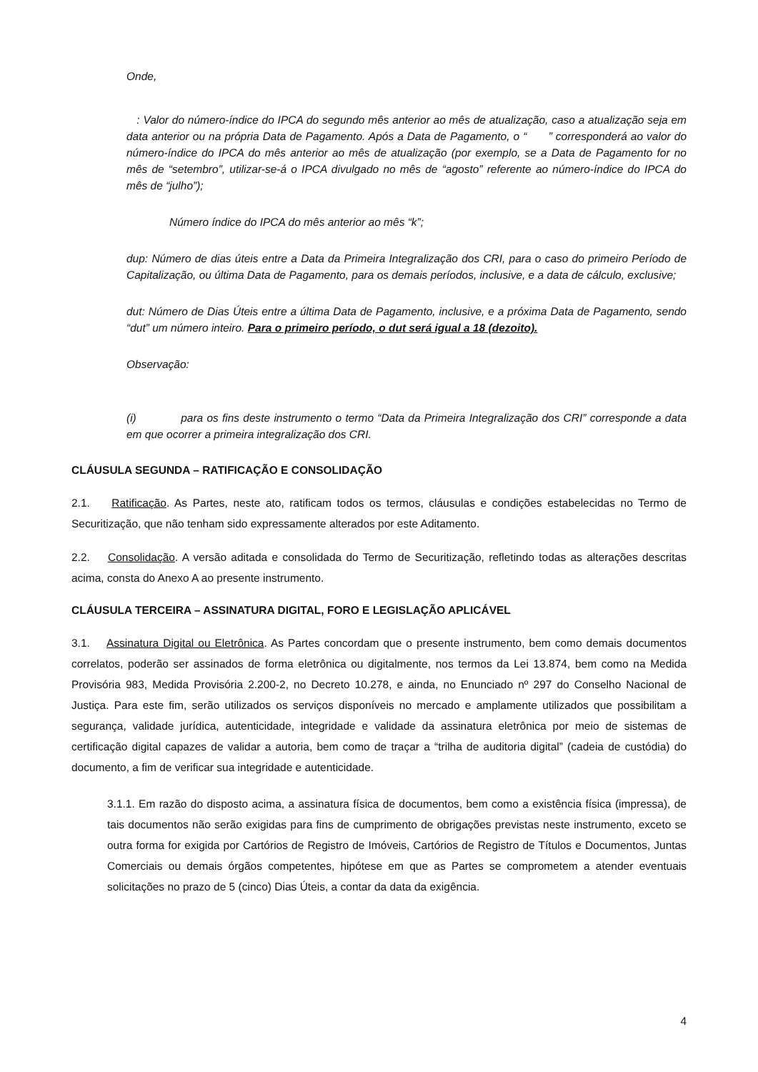Onde,
: Valor do número-índice do IPCA do segundo mês anterior ao mês de atualização, caso a atualização seja em data anterior ou na própria Data de Pagamento. Após a Data de Pagamento, o “ ” corresponderá ao valor do número-índice do IPCA do mês anterior ao mês de atualização (por exemplo, se a Data de Pagamento for no mês de “setembro”, utilizar-se-á o IPCA divulgado no mês de “agosto” referente ao número-índice do IPCA do mês de “julho”);
Número índice do IPCA do mês anterior ao mês “k”;
dup: Número de dias úteis entre a Data da Primeira Integralização dos CRI, para o caso do primeiro Período de Capitalização, ou última Data de Pagamento, para os demais períodos, inclusive, e a data de cálculo, exclusive;
dut: Número de Dias Úteis entre a última Data de Pagamento, inclusive, e a próxima Data de Pagamento, sendo “dut” um número inteiro. Para o primeiro período, o dut será igual a 18 (dezoito).
Observação:
(i) para os fins deste instrumento o termo “Data da Primeira Integralização dos CRI” corresponde a data em que ocorrer a primeira integralização dos CRI.
CLÁUSULA SEGUNDA – RATIFICAÇÃO E CONSOLIDAÇÃO
2.1. Ratificação. As Partes, neste ato, ratificam todos os termos, cláusulas e condições estabelecidas no Termo de Securitização, que não tenham sido expressamente alterados por este Aditamento.
2.2. Consolidação. A versão aditada e consolidada do Termo de Securitização, refletindo todas as alterações descritas acima, consta do Anexo A ao presente instrumento.
CLÁUSULA TERCEIRA – ASSINATURA DIGITAL, FORO E LEGISLAÇÃO APLICÁVEL
3.1. Assinatura Digital ou Eletrônica. As Partes concordam que o presente instrumento, bem como demais documentos correlatos, poderão ser assinados de forma eletrônica ou digitalmente, nos termos da Lei 13.874, bem como na Medida Provisória 983, Medida Provisória 2.200-2, no Decreto 10.278, e ainda, no Enunciado nº 297 do Conselho Nacional de Justiça. Para este fim, serão utilizados os serviços disponíveis no mercado e amplamente utilizados que possibilitam a segurança, validade jurídica, autenticidade, integridade e validade da assinatura eletrônica por meio de sistemas de certificação digital capazes de validar a autoria, bem como de traçar a “trilha de auditoria digital” (cadeia de custódia) do documento, a fim de verificar sua integridade e autenticidade.
3.1.1. Em razão do disposto acima, a assinatura física de documentos, bem como a existência física (impressa), de tais documentos não serão exigidas para fins de cumprimento de obrigações previstas neste instrumento, exceto se outra forma for exigida por Cartórios de Registro de Imóveis, Cartórios de Registro de Títulos e Documentos, Juntas Comerciais ou demais órgãos competentes, hipótese em que as Partes se comprometem a atender eventuais solicitações no prazo de 5 (cinco) Dias Úteis, a contar da data da exigência.
4